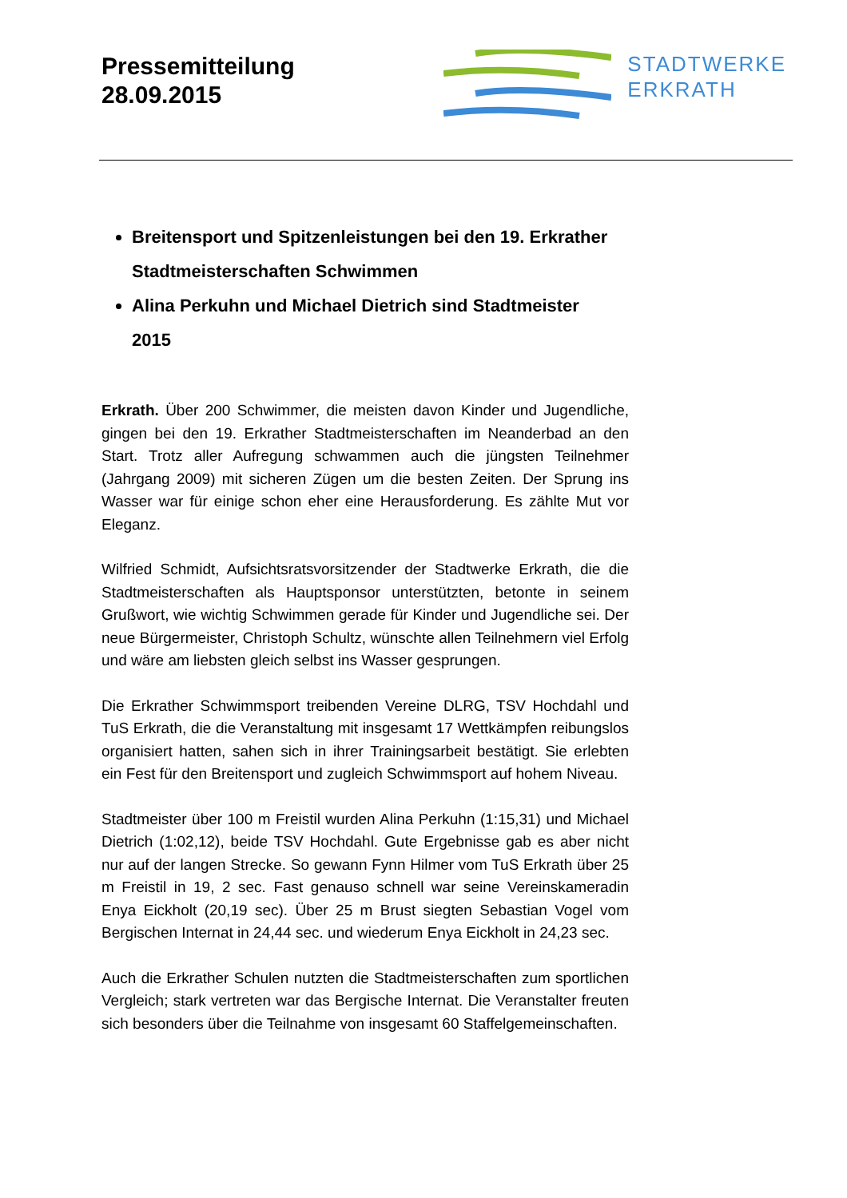Pressemitteilung
28.09.2015
STADTWERKE
ERKRATH
Breitensport und Spitzenleistungen bei den 19. Erkrather Stadtmeisterschaften Schwimmen
Alina Perkuhn und Michael Dietrich sind Stadtmeister 2015
Erkrath. Über 200 Schwimmer, die meisten davon Kinder und Jugendliche, gingen bei den 19. Erkrather Stadtmeisterschaften im Neanderbad an den Start. Trotz aller Aufregung schwammen auch die jüngsten Teilnehmer (Jahrgang 2009) mit sicheren Zügen um die besten Zeiten. Der Sprung ins Wasser war für einige schon eher eine Herausforderung. Es zählte Mut vor Eleganz.
Wilfried Schmidt, Aufsichtsratsvorsitzender der Stadtwerke Erkrath, die die Stadtmeisterschaften als Hauptsponsor unterstützten, betonte in seinem Grußwort, wie wichtig Schwimmen gerade für Kinder und Jugendliche sei. Der neue Bürgermeister, Christoph Schultz, wünschte allen Teilnehmern viel Erfolg und wäre am liebsten gleich selbst ins Wasser gesprungen.
Die Erkrather Schwimmsport treibenden Vereine DLRG, TSV Hochdahl und TuS Erkrath, die die Veranstaltung mit insgesamt 17 Wettkämpfen reibungslos organisiert hatten, sahen sich in ihrer Trainingsarbeit bestätigt. Sie erlebten ein Fest für den Breitensport und zugleich Schwimmsport auf hohem Niveau.
Stadtmeister über 100 m Freistil wurden Alina Perkuhn (1:15,31) und Michael Dietrich (1:02,12), beide TSV Hochdahl. Gute Ergebnisse gab es aber nicht nur auf der langen Strecke. So gewann Fynn Hilmer vom TuS Erkrath über 25 m Freistil in 19, 2 sec. Fast genauso schnell war seine Vereinskameradin Enya Eickholt (20,19 sec). Über 25 m Brust siegten Sebastian Vogel vom Bergischen Internat in 24,44 sec. und wiederum Enya Eickholt in 24,23 sec.
Auch die Erkrather Schulen nutzten die Stadtmeisterschaften zum sportlichen Vergleich; stark vertreten war das Bergische Internat. Die Veranstalter freuten sich besonders über die Teilnahme von insgesamt 60 Staffelgemeinschaften.